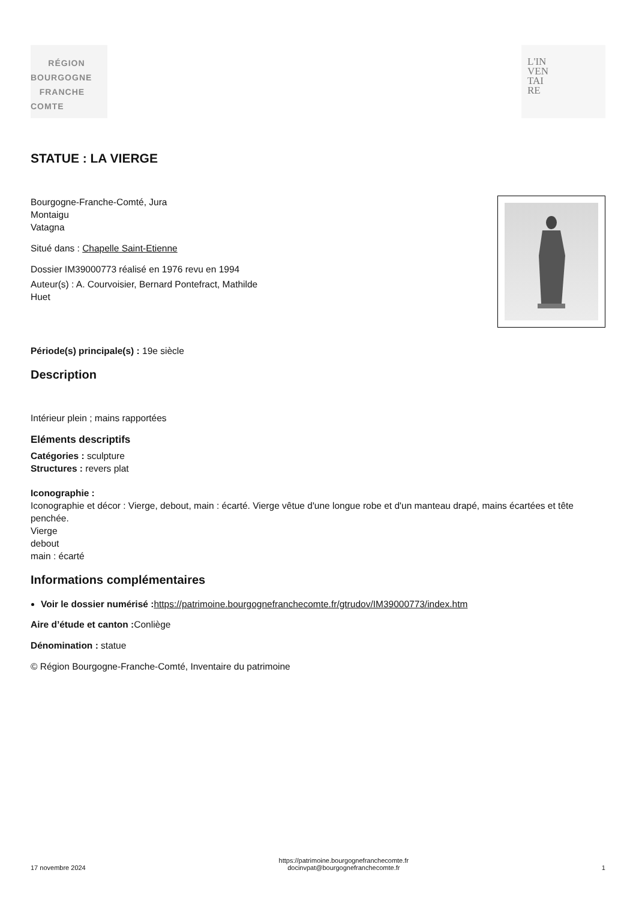RÉGION
BOURGOGNE
FRANCHE
COMTE
L'IN
VEN
TAI
RE
STATUE : LA VIERGE
Bourgogne-Franche-Comté, Jura
Montaigu
Vatagna
Situé dans : Chapelle Saint-Etienne
Dossier IM39000773 réalisé en 1976 revu en 1994
Auteur(s) : A. Courvoisier, Bernard Pontefract, Mathilde
Huet
Période(s) principale(s) : 19e siècle
Description
Intérieur plein ; mains rapportées
Eléments descriptifs
Catégories : sculpture
Structures : revers plat
Iconographie :
Iconographie et décor : Vierge, debout, main : écarté. Vierge vêtue d'une longue robe et d'un manteau drapé, mains écartées et tête penchée.
Vierge
debout
main : écarté
Informations complémentaires
Voir le dossier numérisé : https://patrimoine.bourgognefranchecomte.fr/gtrudov/IM39000773/index.htm
Aire d’étude et canton : Conliège
Dénomination : statue
© Région Bourgogne-Franche-Comté, Inventaire du patrimoine
17 novembre 2024
https://patrimoine.bourgognefranchecomte.fr
docinvpat@bourgognefranchecomte.fr
1